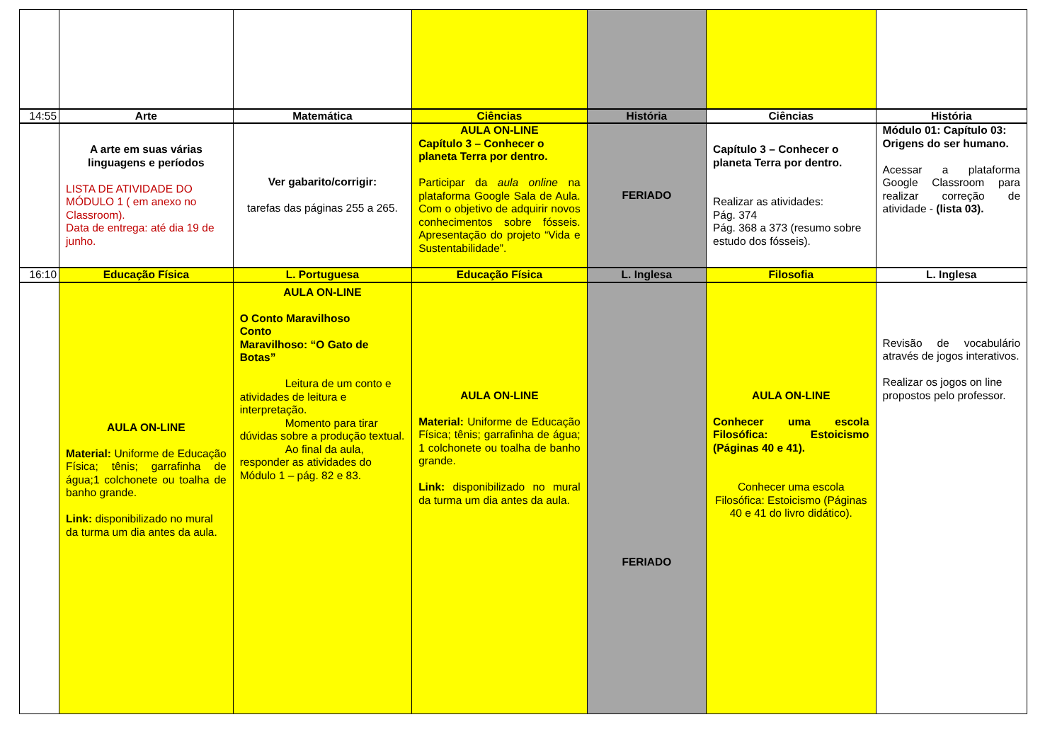| 14:55 | Arte | Matemática | Ciências | História | Ciências | História |
| | A arte em suas várias linguagens e períodos LISTA DE ATIVIDADE DO MÓDULO 1 ( em anexo no Classroom). Data de entrega: até dia 19 de junho. | Ver gabarito/corrigir: tarefas das páginas 255 a 265. | AULA ON-LINE Capítulo 3 – Conhecer o planeta Terra por dentro. Participar da aula online na plataforma Google Sala de Aula. Com o objetivo de adquirir novos conhecimentos sobre fósseis. Apresentação do projeto “Vida e Sustentabilidade”. | FERIADO | Capítulo 3 – Conhecer o planeta Terra por dentro. Realizar as atividades: Pág. 374 Pág. 368 a 373 (resumo sobre estudo dos fósseis). | Módulo 01: Capítulo 03: Origens do ser humano. Acessar a plataforma Google Classroom para realizar correção de atividade - (lista 03). |
| 16:10 | Educação Física | L. Portuguesa | Educação Física | L. Inglesa | Filosofia | L. Inglesa |
| | AULA ON-LINE Material: Uniforme de Educação Física; tênis; garrafinha de água;1 colchonete ou toalha de banho grande. Link: disponibilizado no mural da turma um dia antes da aula. | AULA ON-LINE O Conto Maravilhoso Conto Maravilhoso: “O Gato de Botas” Leitura de um conto e atividades de leitura e interpretação. Momento para tirar dúvidas sobre a produção textual. Ao final da aula, responder as atividades do Módulo 1 – pág. 82 e 83. | AULA ON-LINE Material: Uniforme de Educação Física; tênis; garrafinha de água; 1 colchonete ou toalha de banho grande. Link: disponibilizado no mural da turma um dia antes da aula. | FERIADO | AULA ON-LINE Conhecer uma escola Filosófica: Estoicismo (Páginas 40 e 41). Conhecer uma escola Filosófica: Estoicismo (Páginas 40 e 41 do livro didático). | Revisão de vocabulário através de jogos interativos. Realizar os jogos on line propostos pelo professor. |